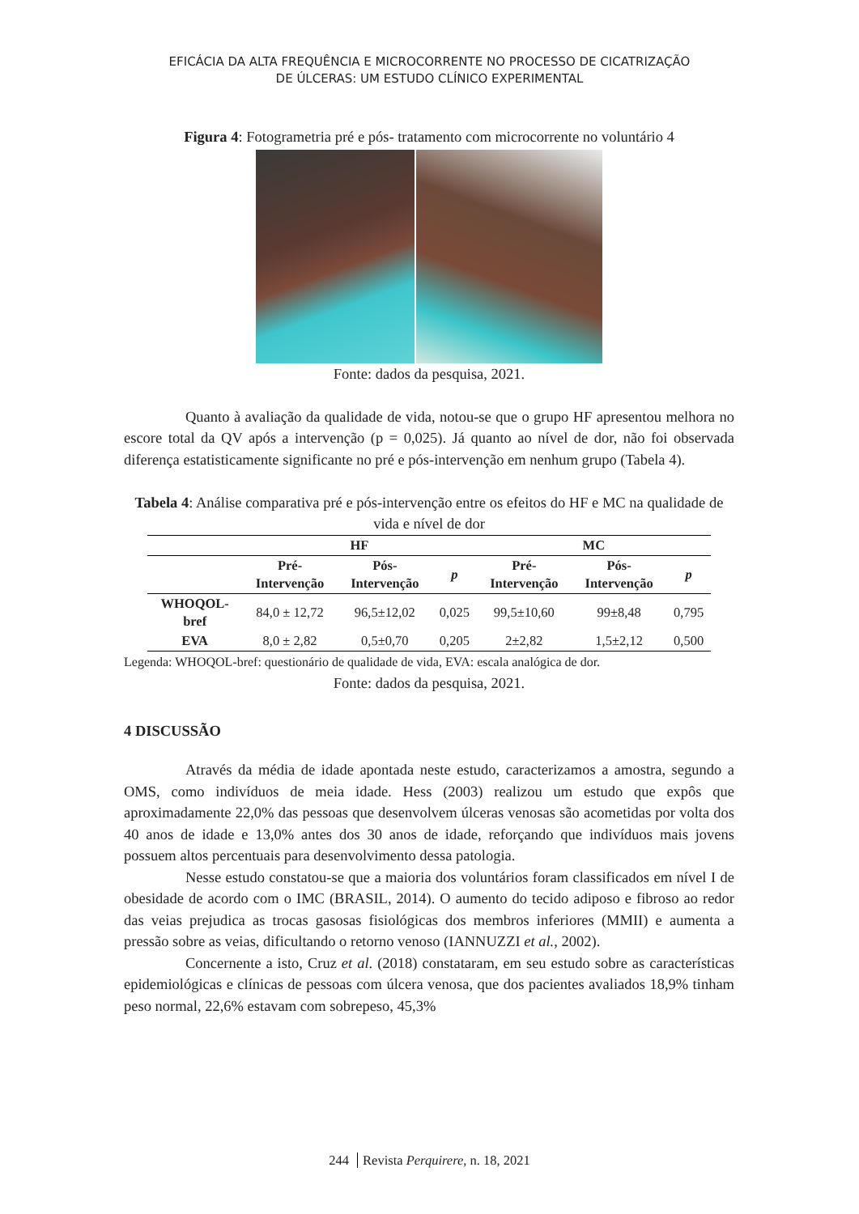EFICÁCIA DA ALTA FREQUÊNCIA E MICROCORRENTE NO PROCESSO DE CICATRIZAÇÃO
DE ÚLCERAS: UM ESTUDO CLÍNICO EXPERIMENTAL
Figura 4: Fotogrametria pré e pós- tratamento com microcorrente no voluntário 4
Fonte: dados da pesquisa, 2021.
Quanto à avaliação da qualidade de vida, notou-se que o grupo HF apresentou melhora no escore total da QV após a intervenção (p = 0,025). Já quanto ao nível de dor, não foi observada diferença estatisticamente significante no pré e pós-intervenção em nenhum grupo (Tabela 4).
Tabela 4: Análise comparativa pré e pós-intervenção entre os efeitos do HF e MC na qualidade de vida e nível de dor
| | HF | | | MC | | |
| --- | --- | --- | --- | --- | --- | --- |
| | Pré- Intervenção | Pós- Intervenção | p | Pré- Intervenção | Pós- Intervenção | p |
| WHOQOL- bref | 84,0 ± 12,72 | 96,5±12,02 | 0,025 | 99,5±10,60 | 99±8,48 | 0,795 |
| EVA | 8,0 ± 2,82 | 0,5±0,70 | 0,205 | 2±2,82 | 1,5±2,12 | 0,500 |
Legenda: WHOQOL-bref: questionário de qualidade de vida, EVA: escala analógica de dor.
Fonte: dados da pesquisa, 2021.
4 DISCUSSÃO
Através da média de idade apontada neste estudo, caracterizamos a amostra, segundo a OMS, como indivíduos de meia idade. Hess (2003) realizou um estudo que expôs que aproximadamente 22,0% das pessoas que desenvolvem úlceras venosas são acometidas por volta dos 40 anos de idade e 13,0% antes dos 30 anos de idade, reforçando que indivíduos mais jovens possuem altos percentuais para desenvolvimento dessa patologia.
Nesse estudo constatou-se que a maioria dos voluntários foram classificados em nível I de obesidade de acordo com o IMC (BRASIL, 2014). O aumento do tecido adiposo e fibroso ao redor das veias prejudica as trocas gasosas fisiológicas dos membros inferiores (MMII) e aumenta a pressão sobre as veias, dificultando o retorno venoso (IANNUZZI et al., 2002).
Concernente a isto, Cruz et al. (2018) constataram, em seu estudo sobre as características epidemiológicas e clínicas de pessoas com úlcera venosa, que dos pacientes avaliados 18,9% tinham peso normal, 22,6% estavam com sobrepeso, 45,3%
244 Revista Perquirere, n. 18, 2021